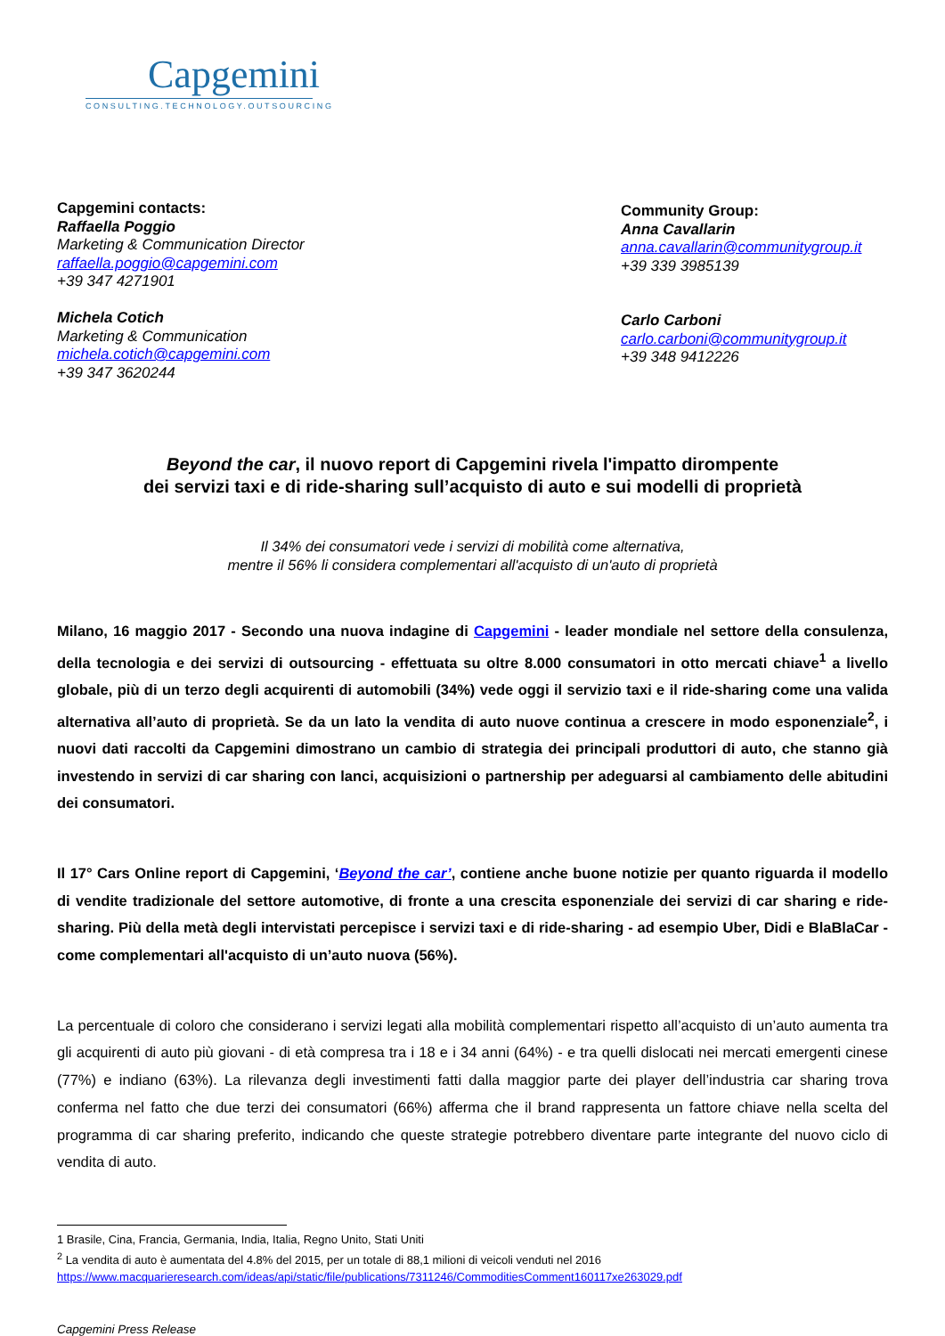Capgemini
CONSULTING.TECHNOLOGY.OUTSOURCING
Capgemini contacts:
Raffaella Poggio
Marketing & Communication Director
raffaella.poggio@capgemini.com
+39 347 4271901
Michela Cotich
Marketing & Communication
michela.cotich@capgemini.com
+39 347 3620244
Community Group:
Anna Cavallarin
anna.cavallarin@communitygroup.it
+39 339 3985139
Carlo Carboni
carlo.carboni@communitygroup.it
+39 348 9412226
Beyond the car, il nuovo report di Capgemini rivela l'impatto dirompente
dei servizi taxi e di ride-sharing sull’acquisto di auto e sui modelli di proprietà
Il 34% dei consumatori vede i servizi di mobilità come alternativa,
mentre il 56% li considera complementari all'acquisto di un'auto di proprietà
Milano, 16 maggio 2017 - Secondo una nuova indagine di Capgemini - leader mondiale nel settore della consulenza, della tecnologia e dei servizi di outsourcing - effettuata su oltre 8.000 consumatori in otto mercati chiave<sup>1</sup> a livello globale, più di un terzo degli acquirenti di automobili (34%) vede oggi il servizio taxi e il ride-sharing come una valida alternativa all’auto di proprietà. Se da un lato la vendita di auto nuove continua a crescere in modo esponenziale<sup>2</sup>, i nuovi dati raccolti da Capgemini dimostrano un cambio di strategia dei principali produttori di auto, che stanno già investendo in servizi di car sharing con lanci, acquisizioni o partnership per adeguarsi al cambiamento delle abitudini dei consumatori.
Il 17° Cars Online report di Capgemini, ‘Beyond the car’, contiene anche buone notizie per quanto riguarda il modello di vendite tradizionale del settore automotive, di fronte a una crescita esponenziale dei servizi di car sharing e ride-sharing. Più della metà degli intervistati percepisce i servizi taxi e di ride-sharing - ad esempio Uber, Didi e BlaBlaCar - come complementari all'acquisto di un’auto nuova (56%).
La percentuale di coloro che considerano i servizi legati alla mobilità complementari rispetto all’acquisto di un’auto aumenta tra gli acquirenti di auto più giovani - di età compresa tra i 18 e i 34 anni (64%) - e tra quelli dislocati nei mercati emergenti cinese (77%) e indiano (63%). La rilevanza degli investimenti fatti dalla maggior parte dei player dell’industria car sharing trova conferma nel fatto che due terzi dei consumatori (66%) afferma che il brand rappresenta un fattore chiave nella scelta del programma di car sharing preferito, indicando che queste strategie potrebbero diventare parte integrante del nuovo ciclo di vendita di auto.
1 Brasile, Cina, Francia, Germania, India, Italia, Regno Unito, Stati Uniti
<sup>2</sup> La vendita di auto è aumentata del 4.8% del 2015, per un totale di 88,1 milioni di veicoli venduti nel 2016
https://www.macquarieresearch.com/ideas/api/static/file/publications/7311246/CommoditiesComment160117xe263029.pdf
Capgemini Press Release